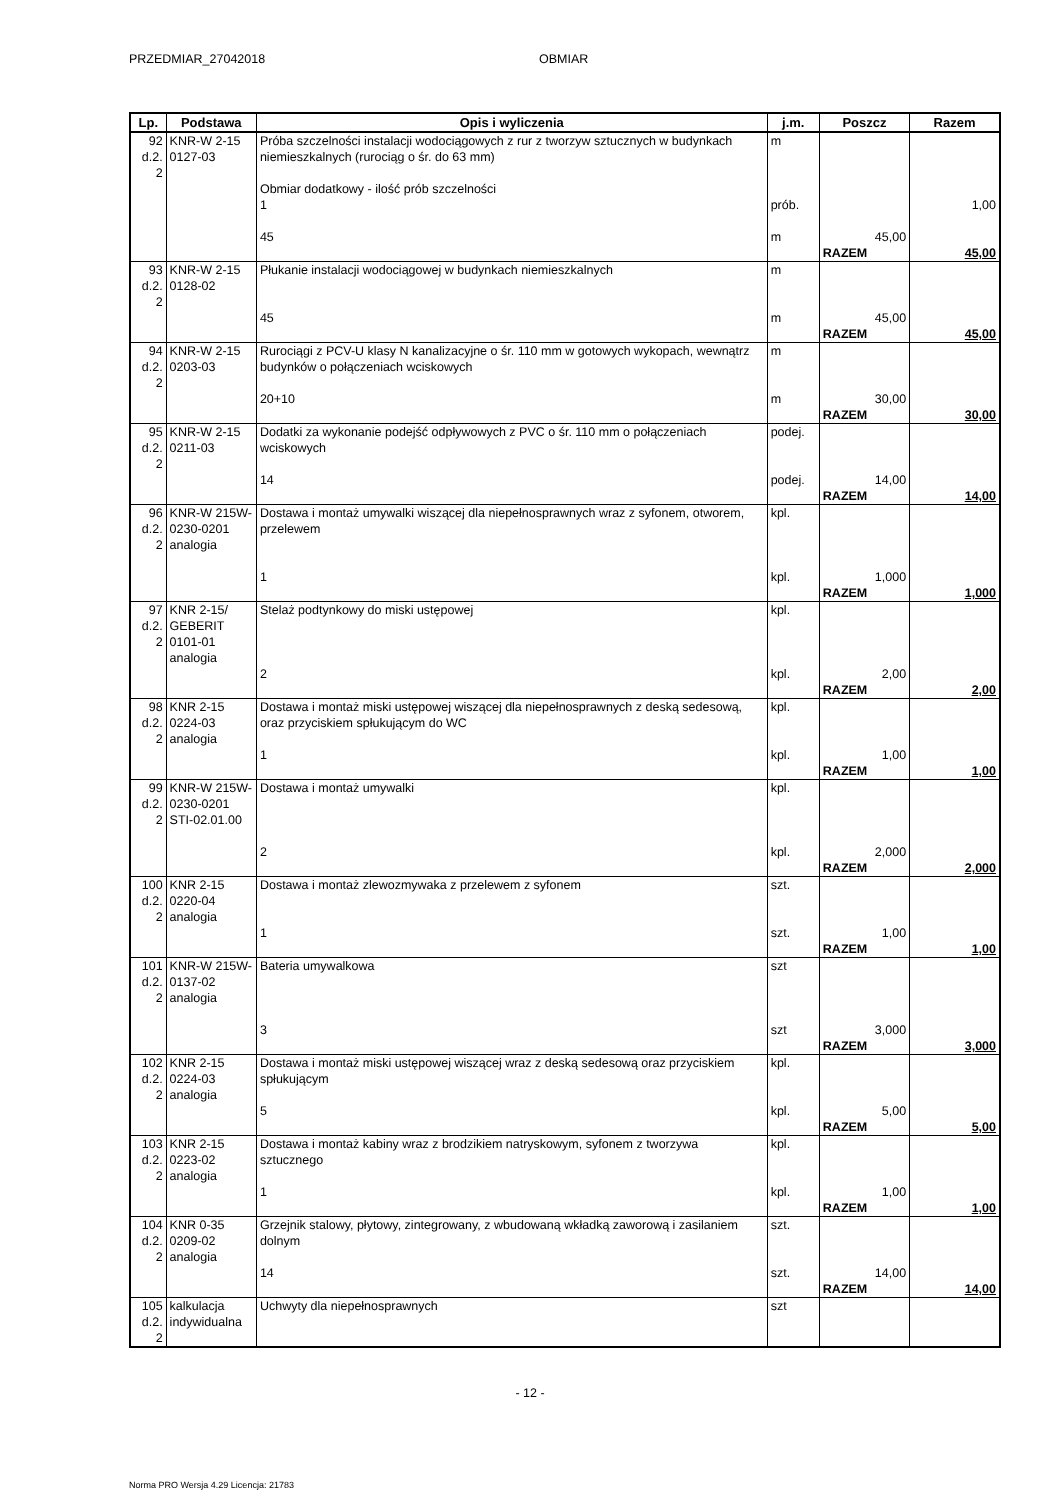PRZEDMIAR_27042018 OBMIAR
| Lp. | Podstawa | Opis i wyliczenia | j.m. | Poszcz | Razem |
| --- | --- | --- | --- | --- | --- |
| 92 d.2. 2 | KNR-W 2-15 0127-03 | Próba szczelności instalacji wodociągowych z rur z tworzyw sztucznych w budynkach niemieszkalnych (rurociąg o śr. do 63 mm) Obmiar dodatkowy - ilość prób szczelności 1 45 | m prób. m | 45,00 | 1,00 |
| | | | | RAZEM | 45,00 |
| 93 d.2. 2 | KNR-W 2-15 0128-02 | Płukanie instalacji wodociągowej w budynkach niemieszkalnych 45 | m m | 45,00 | |
| | | | | RAZEM | 45,00 |
| 94 d.2. 2 | KNR-W 2-15 0203-03 | Rurociągi z PCV-U klasy N kanalizacyjne o śr. 110 mm w gotowych wykopach, wewnątrz budynków o połączeniach wciskowych 20+10 | m m | 30,00 | |
| | | | | RAZEM | 30,00 |
| 95 d.2. 2 | KNR-W 2-15 0211-03 | Dodatki za wykonanie podejść odpływowych z PVC o śr. 110 mm o połączeniach wciskowych 14 | podej. podej. | 14,00 | |
| | | | | RAZEM | 14,00 |
| 96 d.2. 2 | KNR-W 215W-0230-0201 analogia | Dostawa i montaż umywalki wiszącej dla niepełnosprawnych wraz z syfonem, otworem, przelewem 1 | kpl. kpl. | 1,000 | |
| | | | | RAZEM | 1,000 |
| 97 d.2. 2 | KNR 2-15/ GEBERIT 0101-01 analogia | Stelaż podtynkowy do miski ustępowej 2 | kpl. kpl. | 2,00 | |
| | | | | RAZEM | 2,00 |
| 98 d.2. 2 | KNR 2-15 0224-03 analogia | Dostawa i montaż miski ustępowej wiszącej dla niepełnosprawnych z deską sedesową, oraz przyciskiem spłukującym do WC 1 | kpl. kpl. | 1,00 | |
| | | | | RAZEM | 1,00 |
| 99 d.2. 2 | KNR-W 215W-0230-0201 STI-02.01.00 | Dostawa i montaż umywalki 2 | kpl. kpl. | 2,000 | |
| | | | | RAZEM | 2,000 |
| 100 d.2. 2 | KNR 2-15 0220-04 analogia | Dostawa i montaż zlewozmywaka z przelewem z syfonem 1 | szt. szt. | 1,00 | |
| | | | | RAZEM | 1,00 |
| 101 d.2. 2 | KNR-W 215W-0137-02 analogia | Bateria umywalkowa 3 | szt szt | 3,000 | |
| | | | | RAZEM | 3,000 |
| 102 d.2. 2 | KNR 2-15 0224-03 analogia | Dostawa i montaż miski ustępowej wiszącej wraz z deską sedesową oraz przyciskiem spłukującym 5 | kpl. kpl. | 5,00 | |
| | | | | RAZEM | 5,00 |
| 103 d.2. 2 | KNR 2-15 0223-02 analogia | Dostawa i montaż kabiny wraz z brodzikiem natryskowym, syfonem z tworzywa sztucznego 1 | kpl. kpl. | 1,00 | |
| | | | | RAZEM | 1,00 |
| 104 d.2. 2 | KNR 0-35 0209-02 analogia | Grzejnik stalowy, płytowy, zintegrowany, z wbudowaną wkładką zaworową i zasilaniem dolnym 14 | szt. szt. | 14,00 | |
| | | | | RAZEM | 14,00 |
| 105 d.2. 2 | kalkulacja indywidualna | Uchwyty dla niepełnosprawnych | szt | | |
- 12 -
Norma PRO Wersja 4.29 Licencja: 21783